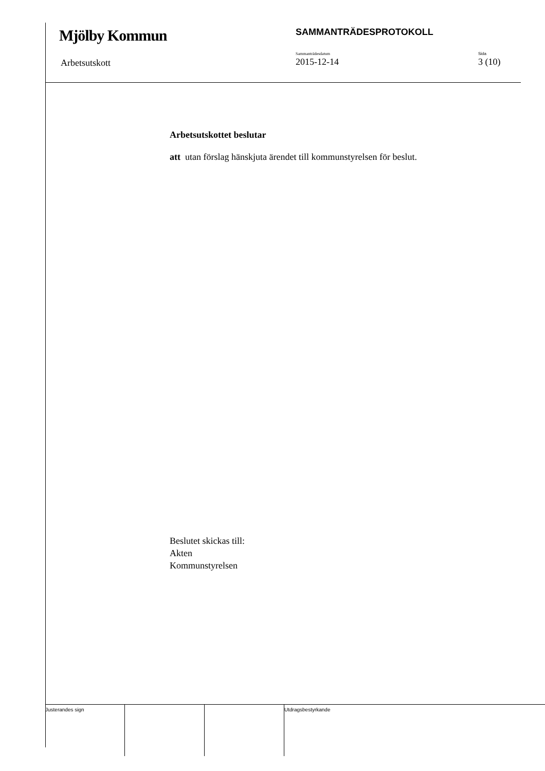Mjölby Kommun SAMMANTRÄDESPROTOKOLL
Arbetsutskott
Sammanträdesdatum
2015-12-14
Sida
3 (10)
Arbetsutskottet beslutar
att utan förslag hänskjuta ärendet till kommunstyrelsen för beslut.
Beslutet skickas till:
Akten
Kommunstyrelsen
Justerandes sign Utdragsbestyrkande